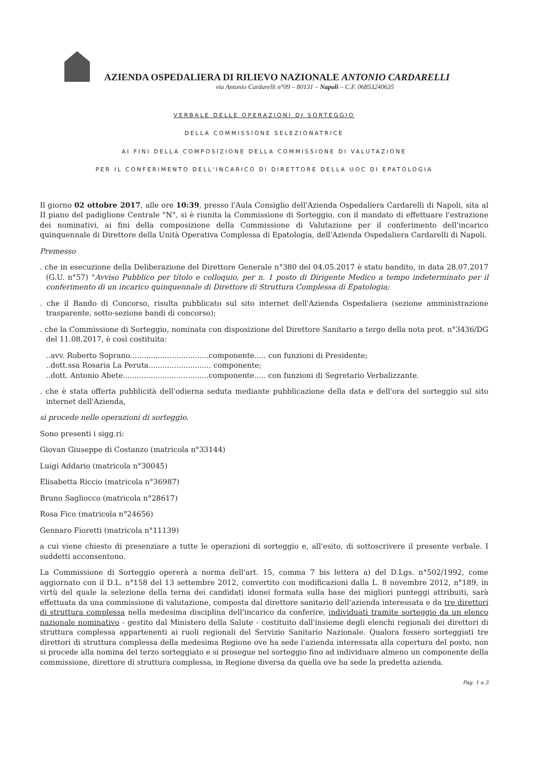AZIENDA OSPEDALIERA DI RILIEVO NAZIONALE ANTONIO CARDARELLI
via Antonio Cardarelli n°09 – 80131 – Napoli – C.F. 06853240635
VERBALE DELLE OPERAZIONI DI SORTEGGIO
DELLA COMMISSIONE SELEZIONATRICE
AI FINI DELLA COMPOSIZIONE DELLA COMMISSIONE DI VALUTAZIONE
PER IL CONFERIMENTO DELL'INCARICO DI DIRETTORE DELLA UOC DI EPATOLOGIA
Il giorno 02 ottobre 2017, alle ore 10:39, presso l'Aula Consiglio dell'Azienda Ospedaliera Cardarelli di Napoli, sita al II piano del padiglione Centrale "N", si è riunita la Commissione di Sorteggio, con il mandato di effettuare l'estrazione dei nominativi, ai fini della composizione della Commissione di Valutazione per il conferimento dell'incarico quinquennale di Direttore della Unità Operativa Complessa di Epatologia, dell'Azienda Ospedaliera Cardarelli di Napoli.
Premesso
. che in esecuzione della Deliberazione del Direttore Generale n°380 del 04.05.2017 è stato bandito, in data 28.07.2017 (G.U. n°57) "Avviso Pubblico per titolo e colloquio, per n. 1 posto di Dirigente Medico a tempo indeterminato per il conferimento di un incarico quinquennale di Direttore di Struttura Complessa di Epatologia;
. che il Bando di Concorso, risulta pubblicato sul sito internet dell'Azienda Ospedaliera (sezione amministrazione trasparente, sotto-sezione bandi di concorso);
. che la Commissione di Sorteggio, nominata con disposizione del Direttore Sanitario a tergo della nota prot. n°3436/DG del 11.08.2017, è così costituita:
..avv. Roberto Soprano..................................componente..... con funzioni di Presidente;
..dott.ssa Rosaria La Peruta........................... componente;
..dott. Antonio Abete.....................................componente..... con funzioni di Segretario Verbalizzante.
. che è stata offerta pubblicità dell'odierna seduta mediante pubblicazione della data e dell'ora del sorteggio sul sito internet dell'Azienda,
si procede nelle operazioni di sorteggio.
Sono presenti i sigg.ri:
Giovan Giuseppe di Costanzo (matricola n°33144)
Luigi Addario (matricola n°30045)
Elisabetta Riccio (matricola n°36987)
Bruno Sagliocco (matricola n°28617)
Rosa Fico (matricola n°24656)
Gennaro Fioretti (matricola n°11139)
a cui viene chiesto di presenziare a tutte le operazioni di sorteggio e, all'esito, di sottoscrivere il presente verbale. I suddetti acconsentono.
La Commissione di Sorteggio opererà a norma dell'art. 15, comma 7 bis lettera a) del D.Lgs. n°502/1992, come aggiornato con il D.L. n°158 del 13 settembre 2012, convertito con modificazioni dalla L. 8 novembre 2012, n°189, in virtù del quale la selezione della terna dei candidati idonei formata sulla base dei migliori punteggi attribuiti, sarà effettuata da una commissione di valutazione, composta dal direttore sanitario dell'azienda interessata e da tre direttori di struttura complessa nella medesima disciplina dell'incarico da conferire, individuati tramite sorteggio da un elenco nazionale nominativo - gestito dal Ministero della Salute - costituito dall'insieme degli elenchi regionali dei direttori di struttura complessa appartenenti ai ruoli regionali del Servizio Sanitario Nazionale. Qualora fossero sorteggiati tre direttori di struttura complessa della medesima Regione ove ha sede l'azienda interessata alla copertura del posto, non si procede alla nomina del terzo sorteggiato e si prosegue nel sorteggio fino ad individuare almeno un componente della commissione, direttore di struttura complessa, in Regione diversa da quella ove ha sede la predetta azienda.
Pag. 1 a 3